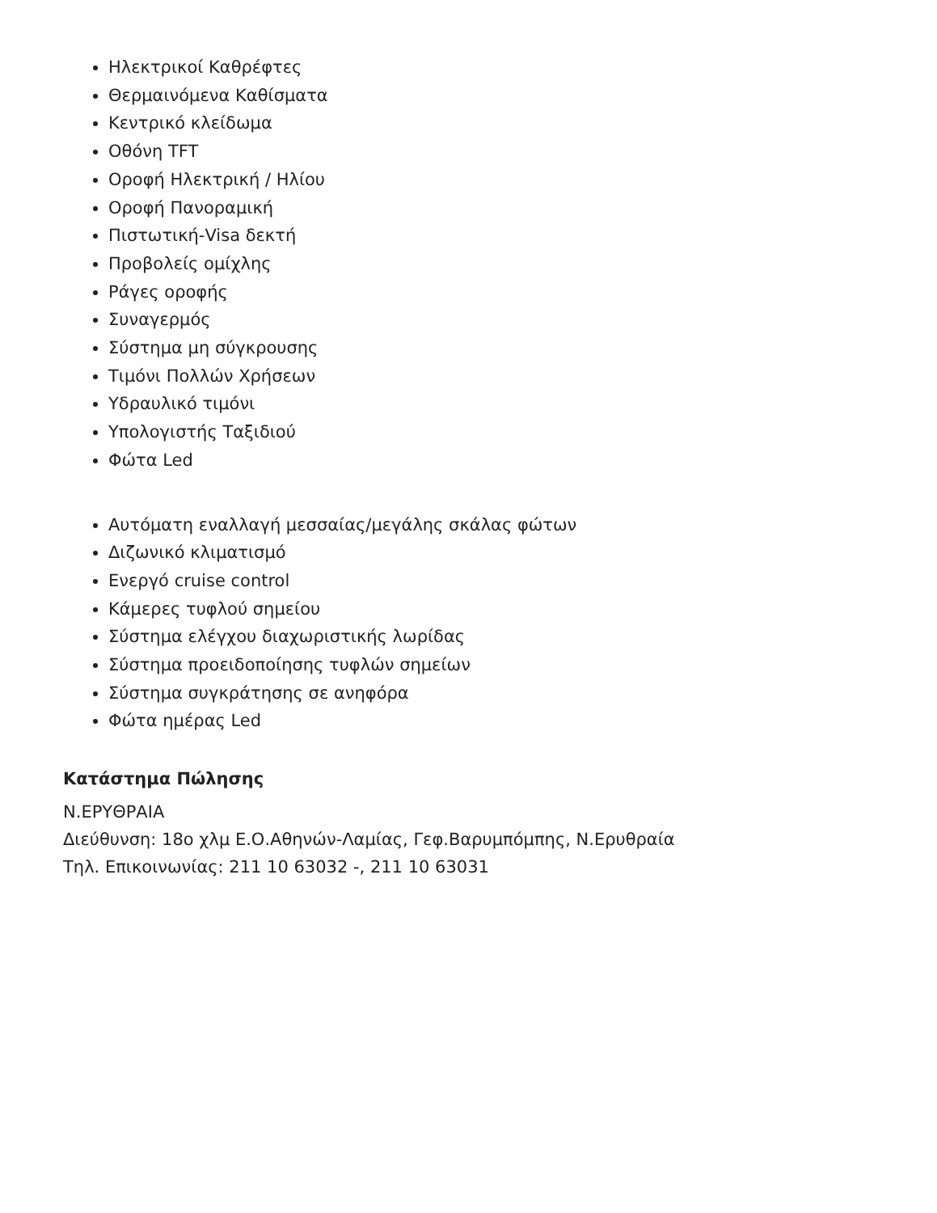Ηλεκτρικοί Καθρέφτες
Θερμαινόμενα Καθίσματα
Κεντρικό κλείδωμα
Οθόνη TFT
Οροφή Ηλεκτρική / Ηλίου
Οροφή Πανοραμική
Πιστωτική-Visa δεκτή
Προβολείς ομίχλης
Ράγες οροφής
Συναγερμός
Σύστημα μη σύγκρουσης
Τιμόνι Πολλών Χρήσεων
Υδραυλικό τιμόνι
Υπολογιστής Ταξιδιού
Φώτα Led
Αυτόματη εναλλαγή μεσσαίας/μεγάλης σκάλας φώτων
Διζωνικό κλιματισμό
Ενεργό cruise control
Κάμερες τυφλού σημείου
Σύστημα ελέγχου διαχωριστικής λωρίδας
Σύστημα προειδοποίησης τυφλών σημείων
Σύστημα συγκράτησης σε ανηφόρα
Φώτα ημέρας Led
Κατάστημα Πώλησης
Ν.ΕΡΥΘΡΑΙΑ
Διεύθυνση: 18ο χλμ Ε.Ο.Αθηνών-Λαμίας, Γεφ.Βαρυμπόμπης, Ν.Ερυθραία
Τηλ. Επικοινωνίας: 211 10 63032 -, 211 10 63031